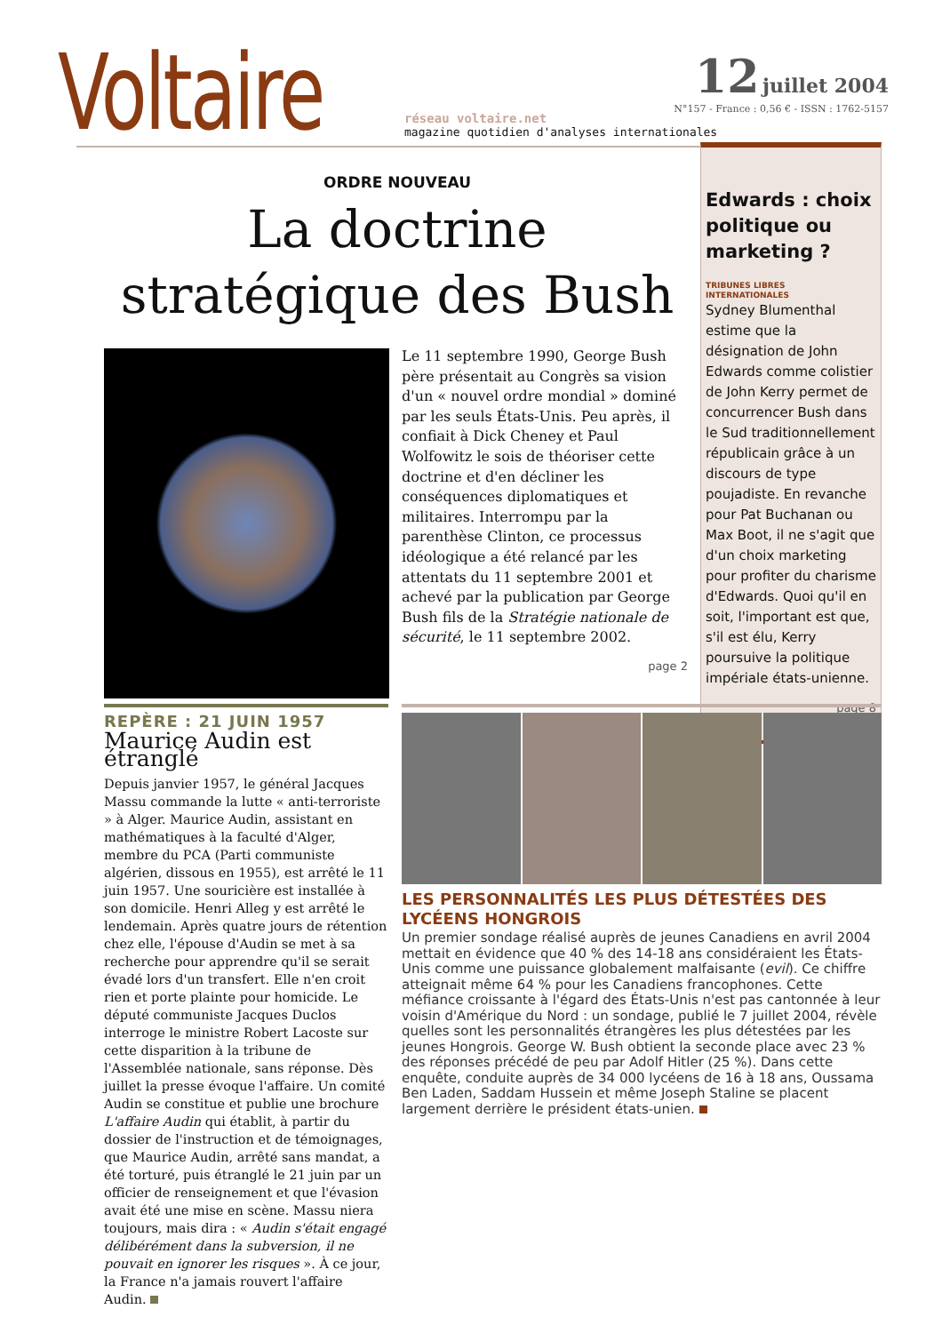Voltaire
réseau voltaire.net
magazine quotidien d'analyses internationales
12 juillet 2004
N°157 - France : 0,56 € - ISSN : 1762-5157
ORDRE NOUVEAU
La doctrine stratégique des Bush
Le 11 septembre 1990, George Bush père présentait au Congrès sa vision d'un « nouvel ordre mondial » dominé par les seuls États-Unis. Peu après, il confiait à Dick Cheney et Paul Wolfowitz le sois de théoriser cette doctrine et d'en décliner les conséquences diplomatiques et militaires. Interrompu par la parenthèse Clinton, ce processus idéologique a été relancé par les attentats du 11 septembre 2001 et achevé par la publication par George Bush fils de la Stratégie nationale de sécurité, le 11 septembre 2002.
page 2
Edwards : choix politique ou marketing ?
TRIBUNES LIBRES
INTERNATIONALES
Sydney Blumenthal estime que la désignation de John Edwards comme colistier de John Kerry permet de concurrencer Bush dans le Sud traditionnellement républicain grâce à un discours de type poujadiste. En revanche pour Pat Buchanan ou Max Boot, il ne s'agit que d'un choix marketing pour profiter du charisme d'Edwards. Quoi qu'il en soit, l'important est que, s'il est élu, Kerry poursuive la politique impériale états-unienne.
page 8
REPÈRE : 21 JUIN 1957
Maurice Audin est étranglé
Depuis janvier 1957, le général Jacques Massu commande la lutte « anti-terroriste » à Alger. Maurice Audin, assistant en mathématiques à la faculté d'Alger, membre du PCA (Parti communiste algérien, dissous en 1955), est arrêté le 11 juin 1957. Une souricière est installée à son domicile. Henri Alleg y est arrêté le lendemain. Après quatre jours de rétention chez elle, l'épouse d'Audin se met à sa recherche pour apprendre qu'il se serait évadé lors d'un transfert. Elle n'en croit rien et porte plainte pour homicide. Le député communiste Jacques Duclos interroge le ministre Robert Lacoste sur cette disparition à la tribune de l'Assemblée nationale, sans réponse. Dès juillet la presse évoque l'affaire. Un comité Audin se constitue et publie une brochure L'affaire Audin qui établit, à partir du dossier de l'instruction et de témoignages, que Maurice Audin, arrêté sans mandat, a été torturé, puis étranglé le 21 juin par un officier de renseignement et que l'évasion avait été une mise en scène. Massu niera toujours, mais dira : « Audin s'était engagé délibérément dans la subversion, il ne pouvait en ignorer les risques ». À ce jour, la France n'a jamais rouvert l'affaire Audin.
LES PERSONNALITÉS LES PLUS DÉTESTÉES DES LYCÉENS HONGROIS
Un premier sondage réalisé auprès de jeunes Canadiens en avril 2004 mettait en évidence que 40 % des 14-18 ans considéraient les États-Unis comme une puissance globalement malfaisante (evil). Ce chiffre atteignait même 64 % pour les Canadiens francophones. Cette méfiance croissante à l'égard des États-Unis n'est pas cantonnée à leur voisin d'Amérique du Nord : un sondage, publié le 7 juillet 2004, révèle quelles sont les personnalités étrangères les plus détestées par les jeunes Hongrois. George W. Bush obtient la seconde place avec 23 % des réponses précédé de peu par Adolf Hitler (25 %). Dans cette enquête, conduite auprès de 34 000 lycéens de 16 à 18 ans, Oussama Ben Laden, Saddam Hussein et même Joseph Staline se placent largement derrière le président états-unien.